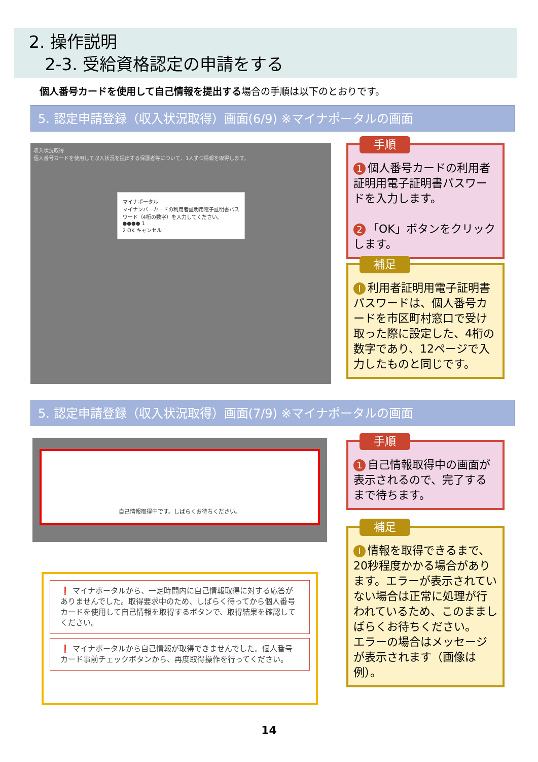2. 操作説明
2-3. 受給資格認定の申請をする
個人番号カードを使用して自己情報を提出する場合の手順は以下のとおりです。
5. 認定申請登録（収入状況取得）画面(6/9) ※マイナポータルの画面
収入状況取得
個人番号カードを使用して収入状況を提出する保護者等について、1人ずつ情報を取得します。
マイナポータル
マイナンバーカードの利用者証明用電子証明書パスワード（4桁の数字）を入力してください。
●●●● 1
2 OK キャンセル
手順
1 個人番号カードの利用者証明用電子証明書パスワードを入力します。
2 「OK」ボタンをクリックします。
補足
I利用者証明用電子証明書パスワードは、個人番号カードを市区町村窓口で受け取った際に設定した、4桁の数字であり、12ページで入力したものと同じです。
5. 認定申請登録（収入状況取得）画面(7/9) ※マイナポータルの画面
自己情報取得中です。しばらくお待ちください。
手順
1 自己情報取得中の画面が表示されるので、完了するまで待ちます。
❗ マイナポータルから、一定時間内に自己情報取得に対する応答がありませんでした。取得要求中のため、しばらく待ってから個人番号カードを使用して自己情報を取得するボタンで、取得結果を確認してください。
❗ マイナポータルから自己情報が取得できませんでした。個人番号カード事前チェックボタンから、再度取得操作を行ってください。
補足
I情報を取得できるまで、20秒程度かかる場合があります。エラーが表示されていない場合は正常に処理が行われているため、このまましばらくお待ちください。
エラーの場合はメッセージが表示されます（画像は例）。
14